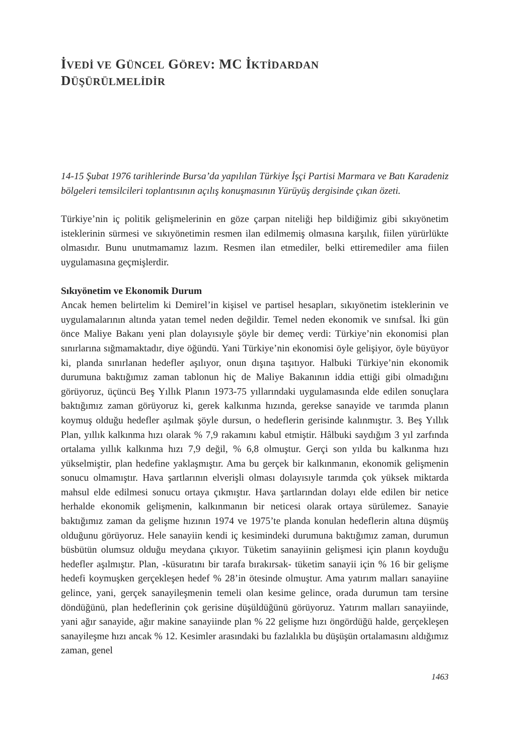İVEDİ VE GÜNCEL GÖREV: MC İKTİDARDAN
DÜŞÜRÜLMELİDİR
14-15 Şubat 1976 tarihlerinde Bursa’da yapılılan Türkiye İşçi Partisi Marmara ve Batı Karadeniz bölgeleri temsilcileri toplantısının açılış konuşmasının Yürüyüş dergisinde çıkan özeti.
Türkiye’nin iç politik gelişmelerinin en göze çarpan niteliği hep bildiğimiz gibi sıkıyönetim isteklerinin sürmesi ve sıkıyönetimin resmen ilan edilmemiş olmasına karşılık, fiilen yürürlükte olmasıdır. Bunu unutmamamız lazım. Resmen ilan etmediler, belki ettiremediler ama fiilen uygulamasına geçmişlerdir.
Sıkıyönetim ve Ekonomik Durum
Ancak hemen belirtelim ki Demirel’in kişisel ve partisel hesapları, sıkıyönetim isteklerinin ve uygulamalarının altında yatan temel neden değildir. Temel neden ekonomik ve sınıfsal. İki gün önce Maliye Bakanı yeni plan dolayısıyle şöyle bir demeç verdi: Türkiye’nin ekonomisi plan sınırlarına sığmamaktadır, diye öğündü. Yani Türkiye’nin ekonomisi öyle gelişiyor, öyle büyüyor ki, planda sınırlanan hedefler aşılıyor, onun dışına taşıtıyor. Halbuki Türkiye’nin ekonomik durumuna baktığımız zaman tablonun hiç de Maliye Bakanının iddia ettiği gibi olmadığını görüyoruz, üçüncü Beş Yıllık Planın 1973-75 yıllarındaki uygulamasında elde edilen sonuçlara baktığımız zaman görüyoruz ki, gerek kalkınma hızında, gerekse sanayide ve tarımda planın koymuş olduğu hedefler aşılmak şöyle dursun, o hedeflerin gerisinde kalınmıştır. 3. Beş Yıllık Plan, yıllık kalkınma hızı olarak % 7,9 rakamını kabul etmiştir. Hâlbuki saydığım 3 yıl zarfında ortalama yıllık kalkınma hızı 7,9 değil, % 6,8 olmuştur. Gerçi son yılda bu kalkınma hızı yükselmiştir, plan hedefine yaklaşmıştır. Ama bu gerçek bir kalkınmanın, ekonomik gelişmenin sonucu olmamıştır. Hava şartlarının elverişli olması dolayısıyle tarımda çok yüksek miktarda mahsul elde edilmesi sonucu ortaya çıkmıştır. Hava şartlarından dolayı elde edilen bir netice herhalde ekonomik gelişmenin, kalkınmanın bir neticesi olarak ortaya sürülemez. Sanayie baktığımız zaman da gelişme hızının 1974 ve 1975’te planda konulan hedeflerin altına düşmüş olduğunu görüyoruz. Hele sanayiin kendi iç kesimindeki durumuna baktığımız zaman, durumun büsbütün olumsuz olduğu meydana çıkıyor. Tüketim sanayiinin gelişmesi için planın koyduğu hedefler aşılmıştır. Plan, -küsuratını bir tarafa bırakırsak- tüketim sanayii için % 16 bir gelişme hedefi koymuşken gerçekleşen hedef % 28’in ötesinde olmuştur. Ama yatırım malları sanayiine gelince, yani, gerçek sanayileşmenin temeli olan kesime gelince, orada durumun tam tersine döndüğünü, plan hedeflerinin çok gerisine düşüldüğünü görüyoruz. Yatırım malları sanayiinde, yani ağır sanayide, ağır makine sanayiinde plan % 22 gelişme hızı öngördüğü halde, gerçekleşen sanayileşme hızı ancak % 12. Kesimler arasındaki bu fazlalıkla bu düşüşün ortalamasını aldığımız zaman, genel
1463